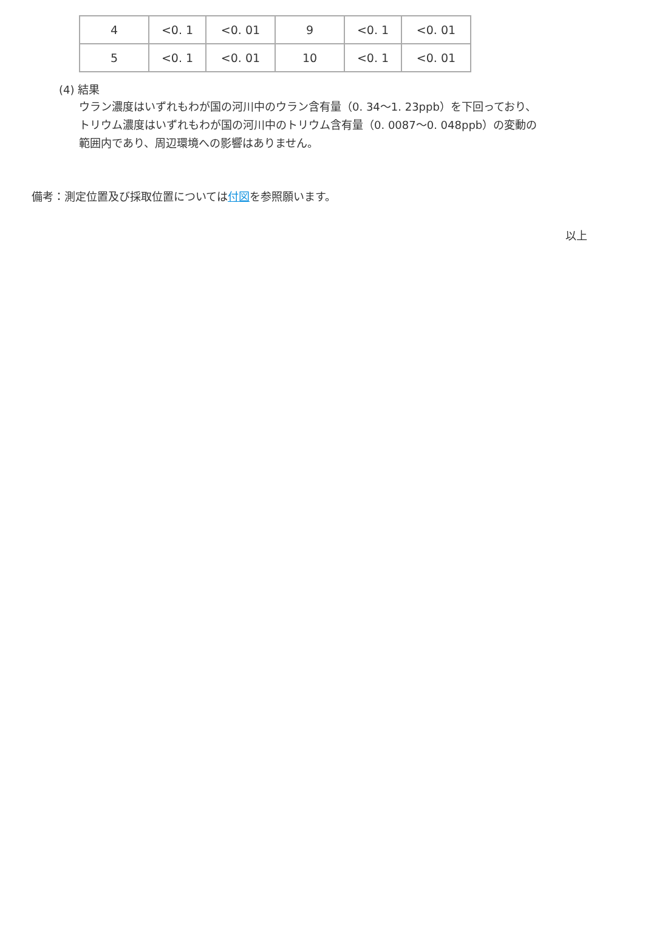| 4 | <0. 1 | <0. 01 | 9 | <0. 1 | <0. 01 |
| 5 | <0. 1 | <0. 01 | 10 | <0. 1 | <0. 01 |
(4) 結果
ウラン濃度はいずれもわが国の河川中のウラン含有量（0. 34～1. 23ppb）を下回っており、
トリウム濃度はいずれもわが国の河川中のトリウム含有量（0. 0087～0. 048ppb）の変動の
範囲内であり、周辺環境への影響はありません。
備考：測定位置及び採取位置については付図を参照願います。
以上